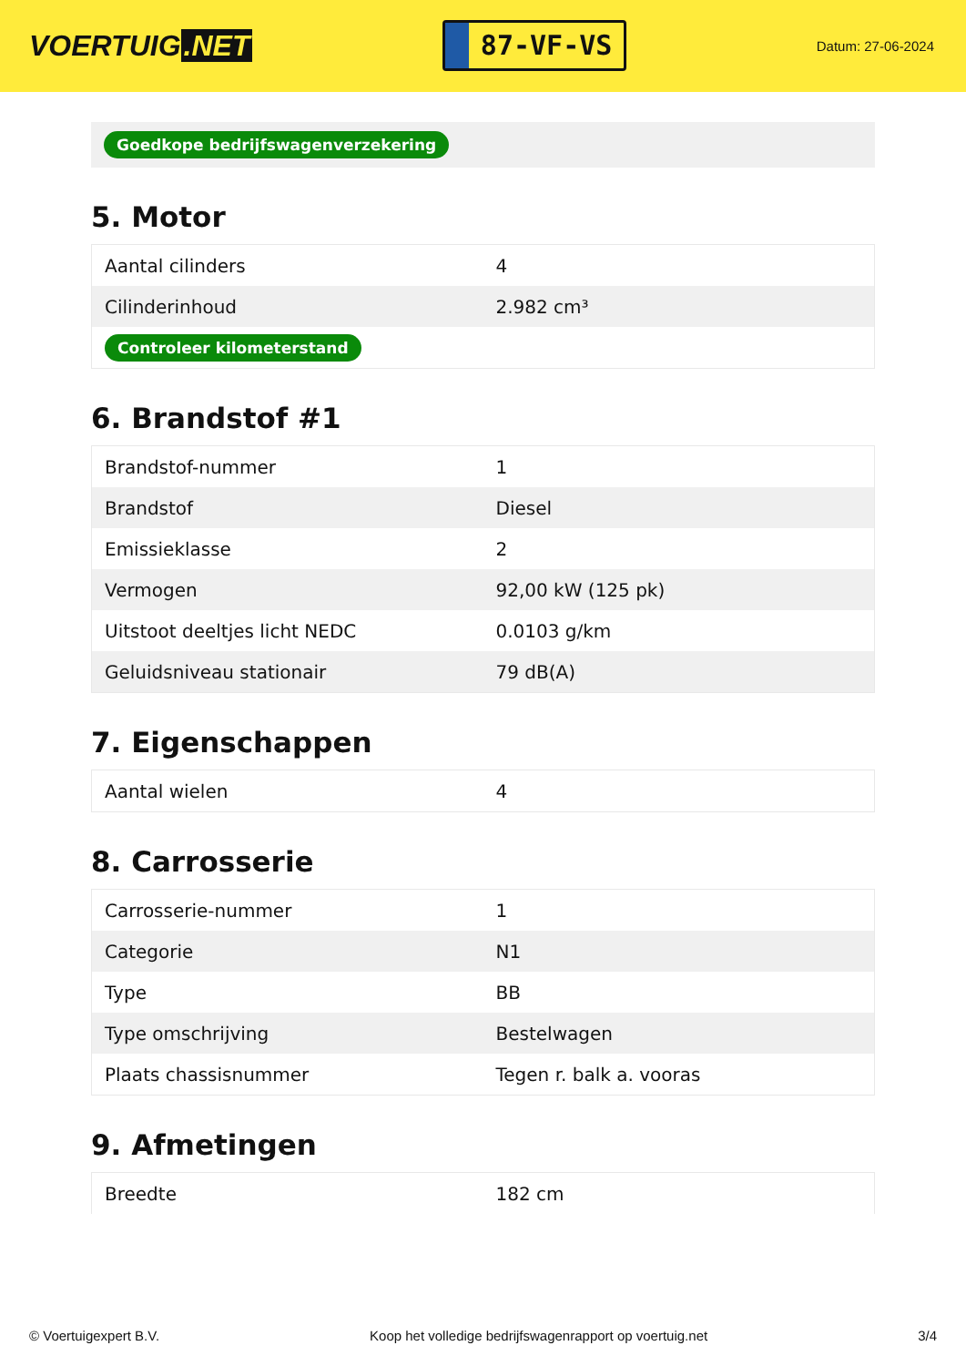VOERTUIG.NET
87-VF-VS
Datum: 27-06-2024
Goedkope bedrijfswagenverzekering
5. Motor
| Aantal cilinders | 4 |
| Cilinderinhoud | 2.982 cm³ |
| Controleer kilometerstand | |
6. Brandstof #1
| Brandstof-nummer | 1 |
| Brandstof | Diesel |
| Emissieklasse | 2 |
| Vermogen | 92,00 kW (125 pk) |
| Uitstoot deeltjes licht NEDC | 0.0103 g/km |
| Geluidsniveau stationair | 79 dB(A) |
7. Eigenschappen
| Aantal wielen | 4 |
8. Carrosserie
| Carrosserie-nummer | 1 |
| Categorie | N1 |
| Type | BB |
| Type omschrijving | Bestelwagen |
| Plaats chassisnummer | Tegen r. balk a. vooras |
9. Afmetingen
| Breedte | 182 cm |
© Voertuigexpert B.V. Koop het volledige bedrijfswagenrapport op voertuig.net 3/4